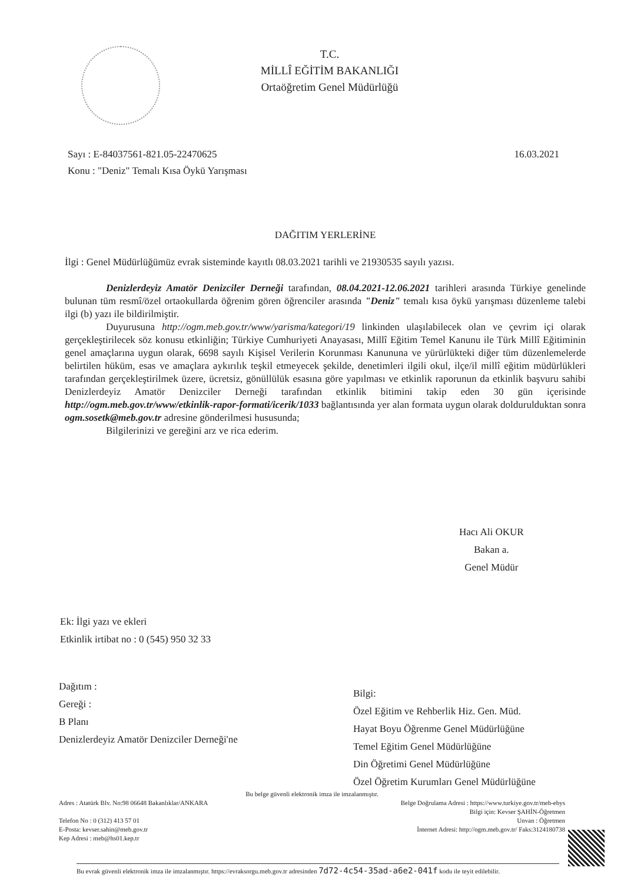T.C.
MİLLÎ EĞİTİM BAKANLIĞI
Ortaöğretim Genel Müdürlüğü
16.03.2021 Sayı : E-84037561-821.05-22470625
Konu : "Deniz" Temalı Kısa Öykü Yarışması
DAĞITIM YERLERİNE
İlgi : Genel Müdürlüğümüz evrak sisteminde kayıtlı 08.03.2021 tarihli ve 21930535 sayılı yazısı.
Denizlerdeyiz Amatör Denizciler Derneği tarafından, 08.04.2021-12.06.2021 tarihleri arasında Türkiye genelinde bulunan tüm resmî/özel ortaokullarda öğrenim gören öğrenciler arasında "Deniz" temalı kısa öykü yarışması düzenleme talebi ilgi (b) yazı ile bildirilmiştir.
Duyurusuna http://ogm.meb.gov.tr/www/yarisma/kategori/19 linkinden ulaşılabilecek olan ve çevrim içi olarak gerçekleştirilecek söz konusu etkinliğin; Türkiye Cumhuriyeti Anayasası, Millî Eğitim Temel Kanunu ile Türk Millî Eğitiminin genel amaçlarına uygun olarak, 6698 sayılı Kişisel Verilerin Korunması Kanununa ve yürürlükteki diğer tüm düzenlemelerde belirtilen hüküm, esas ve amaçlara aykırılık teşkil etmeyecek şekilde, denetimleri ilgili okul, ilçe/il millî eğitim müdürlükleri tarafından gerçekleştirilmek üzere, ücretsiz, gönüllülük esasına göre yapılması ve etkinlik raporunun da etkinlik başvuru sahibi Denizlerdeyiz Amatör Denizciler Derneği tarafından etkinlik bitimini takip eden 30 gün içerisinde http://ogm.meb.gov.tr/www/etkinlik-rapor-formati/icerik/1033 bağlantısında yer alan formata uygun olarak doldurulduktan sonra ogm.sosetk@meb.gov.tr adresine gönderilmesi hususunda;
Bilgilerinizi ve gereğini arz ve rica ederim.
Hacı Ali OKUR
Bakan a.
Genel Müdür
Ek: İlgi yazı ve ekleri
Etkinlik irtibat no : 0 (545) 950 32 33
Dağıtım :
Gereği :
B Planı
Denizlerdeyiz Amatör Denizciler Derneği'ne
Bilgi:
Özel Eğitim ve Rehberlik Hiz. Gen. Müd.
Hayat Boyu Öğrenme Genel Müdürlüğüne
Temel Eğitim Genel Müdürlüğüne
Din Öğretimi Genel Müdürlüğüne
Özel Öğretim Kurumları Genel Müdürlüğüne
Bu belge güvenli elektronik imza ile imzalanmıştır.
Adres : Atatürk Blv. No:98 06648 Bakanlıklar/ANKARA
Telefon No : 0 (312) 413 57 01
E-Posta: kevser.sahin@meb.gov.tr
Kep Adresi : meb@hs01.kep.tr
Belge Doğrulama Adresi : https://www.turkiye.gov.tr/meb-ebys
Bilgi için: Kevser ŞAHİN-Öğretmen
Unvan : Öğretmen
İnternet Adresi: http://ogm.meb.gov.tr/ Faks:3124180738
Bu evrak güvenli elektronik imza ile imzalanmıştır. https://evraksorgu.meb.gov.tr adresinden 7d72-4c54-35ad-a6e2-041f kodu ile teyit edilebilir.